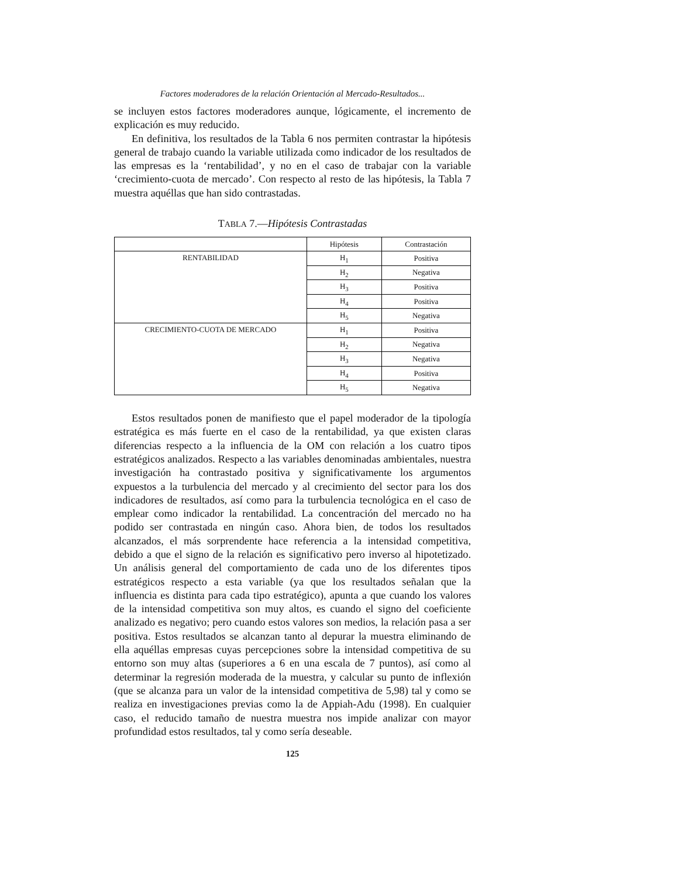Factores moderadores de la relación Orientación al Mercado-Resultados...
se incluyen estos factores moderadores aunque, lógicamente, el incremento de explicación es muy reducido.
En definitiva, los resultados de la Tabla 6 nos permiten contrastar la hipótesis general de trabajo cuando la variable utilizada como indicador de los resultados de las empresas es la ‘rentabilidad’, y no en el caso de trabajar con la variable ‘crecimiento-cuota de mercado’. Con respecto al resto de las hipótesis, la Tabla 7 muestra aquéllas que han sido contrastadas.
TABLA 7.—Hipótesis Contrastadas
| | Hipótesis | Contrastación |
| --- | --- | --- |
| RENTABILIDAD | H<sub>1</sub> | Positiva |
| | H<sub>2</sub> | Negativa |
| | H<sub>3</sub> | Positiva |
| | H<sub>4</sub> | Positiva |
| | H<sub>5</sub> | Negativa |
| CRECIMIENTO-CUOTA DE MERCADO | H<sub>1</sub> | Positiva |
| | H<sub>2</sub> | Negativa |
| | H<sub>3</sub> | Negativa |
| | H<sub>4</sub> | Positiva |
| | H<sub>5</sub> | Negativa |
Estos resultados ponen de manifiesto que el papel moderador de la tipología estratégica es más fuerte en el caso de la rentabilidad, ya que existen claras diferencias respecto a la influencia de la OM con relación a los cuatro tipos estratégicos analizados. Respecto a las variables denominadas ambientales, nuestra investigación ha contrastado positiva y significativamente los argumentos expuestos a la turbulencia del mercado y al crecimiento del sector para los dos indicadores de resultados, así como para la turbulencia tecnológica en el caso de emplear como indicador la rentabilidad. La concentración del mercado no ha podido ser contrastada en ningún caso. Ahora bien, de todos los resultados alcanzados, el más sorprendente hace referencia a la intensidad competitiva, debido a que el signo de la relación es significativo pero inverso al hipotetizado. Un análisis general del comportamiento de cada uno de los diferentes tipos estratégicos respecto a esta variable (ya que los resultados señalan que la influencia es distinta para cada tipo estratégico), apunta a que cuando los valores de la intensidad competitiva son muy altos, es cuando el signo del coeficiente analizado es negativo; pero cuando estos valores son medios, la relación pasa a ser positiva. Estos resultados se alcanzan tanto al depurar la muestra eliminando de ella aquéllas empresas cuyas percepciones sobre la intensidad competitiva de su entorno son muy altas (superiores a 6 en una escala de 7 puntos), así como al determinar la regresión moderada de la muestra, y calcular su punto de inflexión (que se alcanza para un valor de la intensidad competitiva de 5,98) tal y como se realiza en investigaciones previas como la de Appiah-Adu (1998). En cualquier caso, el reducido tamaño de nuestra muestra nos impide analizar con mayor profundidad estos resultados, tal y como sería deseable.
125